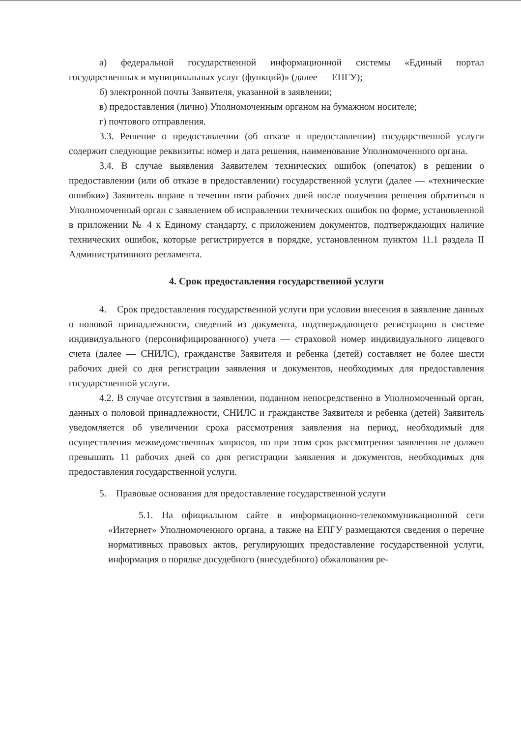а) федеральной государственной информационной системы «Единый портал государственных и муниципальных услуг (функций)» (далее — ЕПГУ);
б) электронной почты Заявителя, указанной в заявлении;
в) предоставления (лично) Уполномоченным органом на бумажном носителе;
г) почтового отправления.
3.3. Решение о предоставлении (об отказе в предоставлении) государственной услуги содержит следующие реквизиты: номер и дата решения, наименование Уполномоченного органа.
3.4. В случае выявления Заявителем технических ошибок (опечаток) в решении о предоставлении (или об отказе в предоставлении) государственной услуги (далее — «технические ошибки») Заявитель вправе в течении пяти рабочих дней после получения решения обратиться в Уполномоченный орган с заявлением об исправлении технических ошибок по форме, установленной в приложении № 4 к Единому стандарту, с приложением документов, подтверждающих наличие технических ошибок, которые регистрируется в порядке, установленном пунктом 11.1 раздела II Административного регламента.
4. Срок предоставления государственной услуги
4. Срок предоставления государственной услуги при условии внесения в заявление данных о половой принадлежности, сведений из документа, подтверждающего регистрацию в системе индивидуального (персонифицированного) учета — страховой номер индивидуального лицевого счета (далее — СНИЛС), гражданстве Заявителя и ребенка (детей) составляет не более шести рабочих дней со дня регистрации заявления и документов, необходимых для предоставления государственной услуги.
4.2. В случае отсутствия в заявлении, поданном непосредственно в Уполномоченный орган, данных о половой принадлежности, СНИЛС и гражданстве Заявителя и ребенка (детей) Заявитель уведомляется об увеличении срока рассмотрения заявления на период, необходимый для осуществления межведомственных запросов, но при этом срок рассмотрения заявления не должен превышать 11 рабочих дней со дня регистрации заявления и документов, необходимых для предоставления государственной услуги.
5. Правовые основания для предоставление государственной услуги
5.1. На официальном сайте в информационно-телекоммуникационной сети «Интернет» Уполномоченного органа, а также на ЕПГУ размещаются сведения о перечне нормативных правовых актов, регулирующих предоставление государственной услуги, информация о порядке досудебного (внесудебного) обжалования ре-